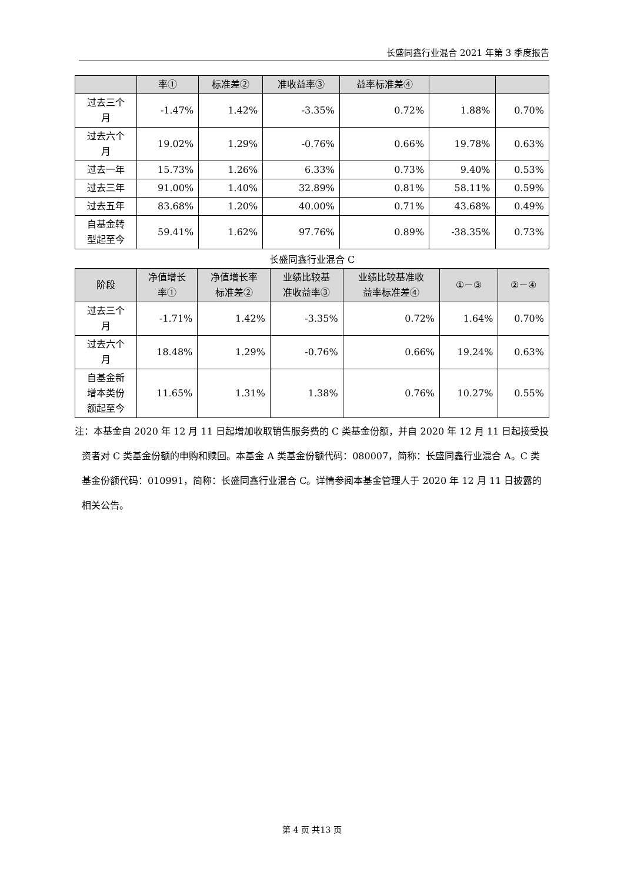长盛同鑫行业混合 2021 年第 3 季度报告
| | 率① | 标准差② | 准收益率③ | 益率标准差④ | | |
| --- | --- | --- | --- | --- | --- | --- |
| 过去三个 月 | -1.47% | 1.42% | -3.35% | 0.72% | 1.88% | 0.70% |
| 过去六个 月 | 19.02% | 1.29% | -0.76% | 0.66% | 19.78% | 0.63% |
| 过去一年 | 15.73% | 1.26% | 6.33% | 0.73% | 9.40% | 0.53% |
| 过去三年 | 91.00% | 1.40% | 32.89% | 0.81% | 58.11% | 0.59% |
| 过去五年 | 83.68% | 1.20% | 40.00% | 0.71% | 43.68% | 0.49% |
| 自基金转 型起至今 | 59.41% | 1.62% | 97.76% | 0.89% | -38.35% | 0.73% |
长盛同鑫行业混合 C
| 阶段 | 净值增长 率① | 净值增长率 标准差② | 业绩比较基 准收益率③ | 业绩比较基准收 益率标准差④ | ①－③ | ②－④ |
| --- | --- | --- | --- | --- | --- | --- |
| 过去三个 月 | -1.71% | 1.42% | -3.35% | 0.72% | 1.64% | 0.70% |
| 过去六个 月 | 18.48% | 1.29% | -0.76% | 0.66% | 19.24% | 0.63% |
| 自基金新 增本类份 额起至今 | 11.65% | 1.31% | 1.38% | 0.76% | 10.27% | 0.55% |
注：本基金自 2020 年 12 月 11 日起增加收取销售服务费的 C 类基金份额，并自 2020 年 12 月 11 日起接受投资者对 C 类基金份额的申购和赎回。本基金 A 类基金份额代码：080007，简称：长盛同鑫行业混合 A。C 类基金份额代码：010991，简称：长盛同鑫行业混合 C。详情参阅本基金管理人于 2020 年 12 月 11 日披露的相关公告。
第 4 页 共13 页